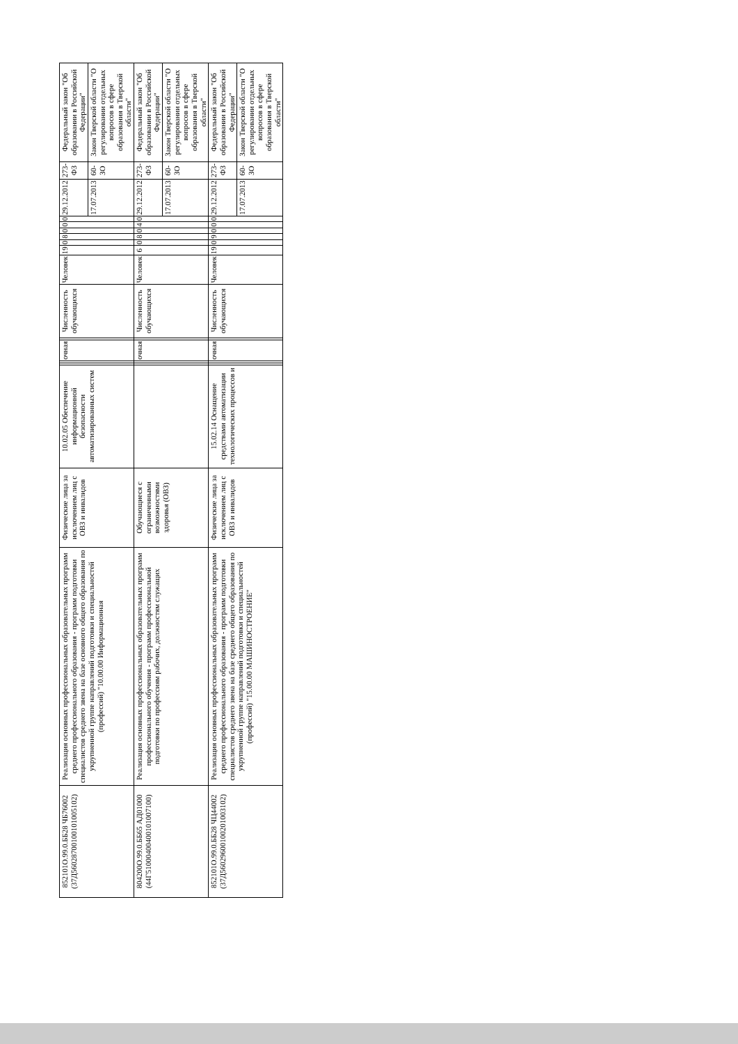| 852101О.99.0.ББ28 ЧБ76002 (37Д56028700100101005102) | Реализация основных профессиональных образовательных программ среднего профессионального образования - программ подготовки специалистов среднего звена на базе основного общего образования по укрупненной группе направлений подготовки и специальностей (профессий) "10.00.00 Информационная | Физические лица за исключением лиц с ОВЗ и инвалидов | 10.02.05 Обеспечение информационной безопасности автоматизированных систем | | | очная | | Численность обучающихся | Человек | 19 | 0 | 8 | 0 | 0 | 0 | 29.12.2012 | 273-ФЗ | Федеральный закон "Об образовании в Российской Федерации" |
| | | | | | | | | | | | | | | | | 17.07.2013 | 60-ЗО | Закон Тверской области "О регулировании отдельных вопросов в сфере образования в Тверской области" |
| 804200О.99.0.ББ65 АД01000 (44Г51000400400101007100) | Реализация основных профессиональных образовательных программ профессионального обучения - программ профессиональной подготовки по профессиям рабочих, должностям служащих | Обучающиеся с ограниченными возможностями здоровья (ОВЗ) | | | | очная | | Численность обучающихся | Человек | 6 | 0 | 8 | 0 | 4 | 0 | 29.12.2012 | 273-ФЗ | Федеральный закон "Об образовании в Российской Федерации" |
| | | | | | | | | | | | | | | | | 17.07.2013 | 60-ЗО | Закон Тверской области "О регулировании отдельных вопросов в сфере образования в Тверской области" |
| 852101О.99.0.ББ28 ЧЦ44002 (37Д56029600100201003102) | Реализация основных профессиональных образовательных программ среднего профессионального образования - программ подготовки специалистов среднего звена на базе среднего общего образования по укрупненной группе направлений подготовки и специальностей (профессий) "15.00.00 МАШИНОСТРОЕНИЕ" | Физические лица за исключением лиц с ОВЗ и инвалидов | 15.02.14 Оснащение средствами автоматизации технологических процессов и | | | очная | | Численность обучающихся | Человек | 19 | 0 | 9 | 0 | 0 | 0 | 29.12.2012 | 273-ФЗ | Федеральный закон "Об образовании в Российской Федерации" |
| | | | | | | | | | | | | | | | | 17.07.2013 | 60-ЗО | Закон Тверской области "О регулировании отдельных вопросов в сфере образования в Тверской области" |